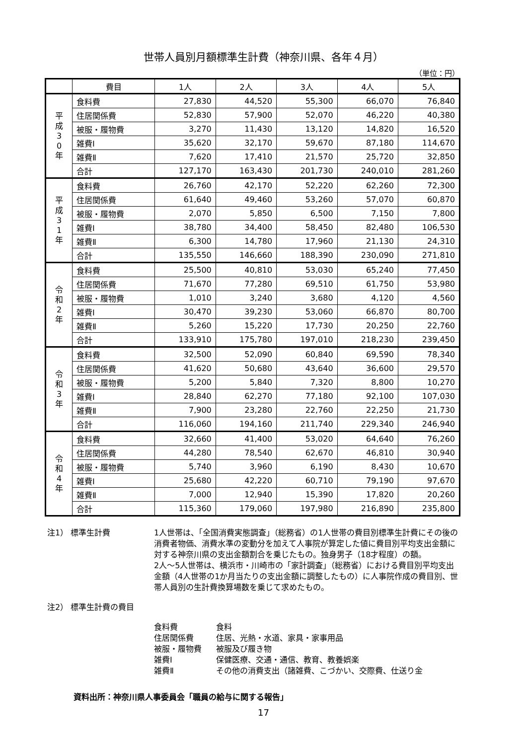世帯人員別月額標準生計費（神奈川県、各年４月）
（単位：円）
| | 費目 | 1人 | 2人 | 3人 | 4人 | 5人 |
| --- | --- | --- | --- | --- | --- | --- |
| 平 成 3 0 年 | 食料費 | 27,830 | 44,520 | 55,300 | 66,070 | 76,840 |
| | 住居関係費 | 52,830 | 57,900 | 52,070 | 46,220 | 40,380 |
| | 被服・履物費 | 3,270 | 11,430 | 13,120 | 14,820 | 16,520 |
| | 雑費Ⅰ | 35,620 | 32,170 | 59,670 | 87,180 | 114,670 |
| | 雑費Ⅱ | 7,620 | 17,410 | 21,570 | 25,720 | 32,850 |
| | 合計 | 127,170 | 163,430 | 201,730 | 240,010 | 281,260 |
| 平 成 3 1 年 | 食料費 | 26,760 | 42,170 | 52,220 | 62,260 | 72,300 |
| | 住居関係費 | 61,640 | 49,460 | 53,260 | 57,070 | 60,870 |
| | 被服・履物費 | 2,070 | 5,850 | 6,500 | 7,150 | 7,800 |
| | 雑費Ⅰ | 38,780 | 34,400 | 58,450 | 82,480 | 106,530 |
| | 雑費Ⅱ | 6,300 | 14,780 | 17,960 | 21,130 | 24,310 |
| | 合計 | 135,550 | 146,660 | 188,390 | 230,090 | 271,810 |
| 令 和 2 年 | 食料費 | 25,500 | 40,810 | 53,030 | 65,240 | 77,450 |
| | 住居関係費 | 71,670 | 77,280 | 69,510 | 61,750 | 53,980 |
| | 被服・履物費 | 1,010 | 3,240 | 3,680 | 4,120 | 4,560 |
| | 雑費Ⅰ | 30,470 | 39,230 | 53,060 | 66,870 | 80,700 |
| | 雑費Ⅱ | 5,260 | 15,220 | 17,730 | 20,250 | 22,760 |
| | 合計 | 133,910 | 175,780 | 197,010 | 218,230 | 239,450 |
| 令 和 3 年 | 食料費 | 32,500 | 52,090 | 60,840 | 69,590 | 78,340 |
| | 住居関係費 | 41,620 | 50,680 | 43,640 | 36,600 | 29,570 |
| | 被服・履物費 | 5,200 | 5,840 | 7,320 | 8,800 | 10,270 |
| | 雑費Ⅰ | 28,840 | 62,270 | 77,180 | 92,100 | 107,030 |
| | 雑費Ⅱ | 7,900 | 23,280 | 22,760 | 22,250 | 21,730 |
| | 合計 | 116,060 | 194,160 | 211,740 | 229,340 | 246,940 |
| 令 和 4 年 | 食料費 | 32,660 | 41,400 | 53,020 | 64,640 | 76,260 |
| | 住居関係費 | 44,280 | 78,540 | 62,670 | 46,810 | 30,940 |
| | 被服・履物費 | 5,740 | 3,960 | 6,190 | 8,430 | 10,670 |
| | 雑費Ⅰ | 25,680 | 42,220 | 60,710 | 79,190 | 97,670 |
| | 雑費Ⅱ | 7,000 | 12,940 | 15,390 | 17,820 | 20,260 |
| | 合計 | 115,360 | 179,060 | 197,980 | 216,890 | 235,800 |
注1） 標準生計費 1人世帯は、「全国消費実態調査」（総務省）の1人世帯の費目別標準生計費にその後の消費者物価、消費水準の変動分を加えて人事院が算定した値に費目別平均支出金額に対する神奈川県の支出金額割合を乗じたもの。独身男子（18才程度）の額。
2人～5人世帯は、横浜市・川崎市の「家計調査」（総務省）における費目別平均支出金額（4人世帯の1か月当たりの支出金額に調整したもの）に人事院作成の費目別、世帯人員別の生計費換算場数を乗じて求めたもの。
注2） 標準生計費の費目
食料費 食料
住居関係費 住居、光熱・水道、家具・家事用品
被服・履物費 被服及び履き物
雑費Ⅰ 保健医療、交通・通信、教育、教養娯楽
雑費Ⅱ その他の消費支出（諸雑費、こづかい、交際費、仕送り金
資料出所：神奈川県人事委員会「職員の給与に関する報告」
17